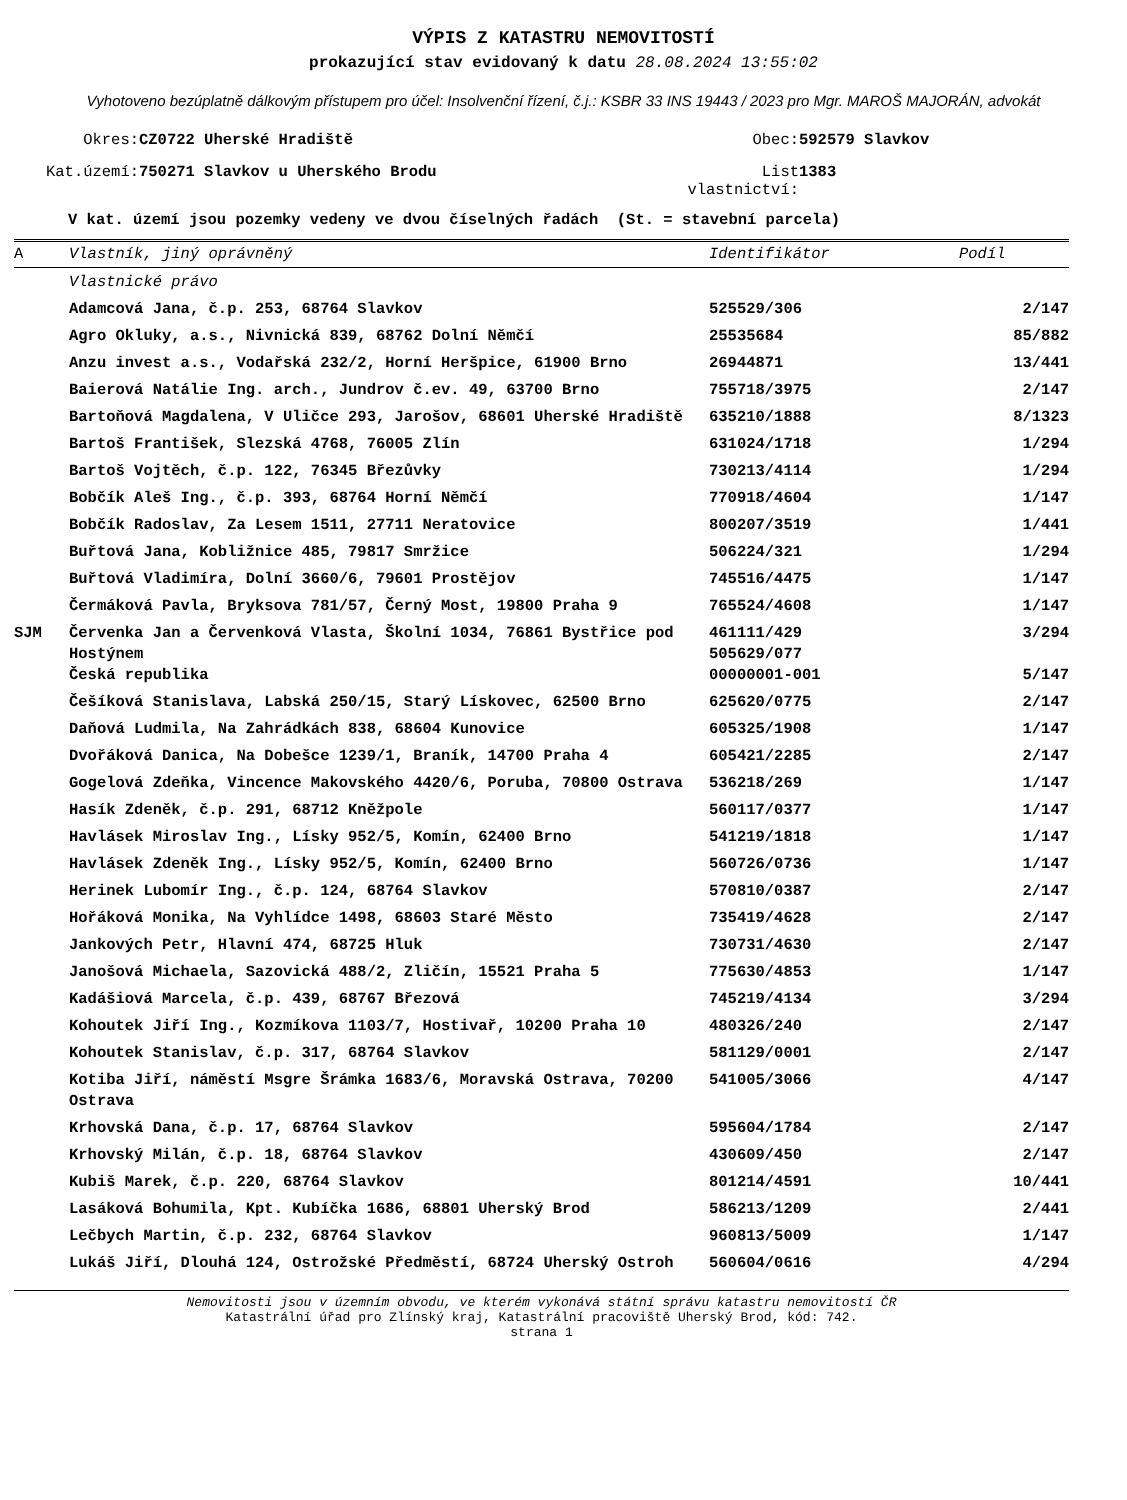VÝPIS Z KATASTRU NEMOVITOSTÍ
prokazující stav evidovaný k datu 28.08.2024 13:55:02
Vyhotoveno bezúplatně dálkovým přístupem pro účel: Insolvenční řízení, č.j.: KSBR 33 INS 19443 / 2023 pro Mgr. MAROŠ MAJORÁN, advokát
| Okres: | CZ0722 Uherské Hradiště | Obec: | 592579 Slavkov |
| Kat.území: | 750271 Slavkov u Uherského Brodu | List vlastnictví: | 1383 |
V kat. území jsou pozemky vedeny ve dvou číselných řadách (St. = stavební parcela)
| A | Vlastník, jiný oprávněný | Identifikátor | Podíl |
| --- | --- | --- | --- |
| | Vlastnické právo | | |
| | Adamcová Jana, č.p. 253, 68764 Slavkov | 525529/306 | 2/147 |
| | Agro Okluky, a.s., Nivnická 839, 68762 Dolní Němčí | 25535684 | 85/882 |
| | Anzu invest a.s., Vodařská 232/2, Horní Heršpice, 61900 Brno | 26944871 | 13/441 |
| | Baierová Natálie Ing. arch., Jundrov č.ev. 49, 63700 Brno | 755718/3975 | 2/147 |
| | Bartoňová Magdalena, V Uličce 293, Jarošov, 68601 Uherské Hradiště | 635210/1888 | 8/1323 |
| | Bartoš František, Slezská 4768, 76005 Zlín | 631024/1718 | 1/294 |
| | Bartoš Vojtěch, č.p. 122, 76345 Březůvky | 730213/4114 | 1/294 |
| | Bobčík Aleš Ing., č.p. 393, 68764 Horní Němčí | 770918/4604 | 1/147 |
| | Bobčík Radoslav, Za Lesem 1511, 27711 Neratovice | 800207/3519 | 1/441 |
| | Buřtová Jana, Kobližnice 485, 79817 Smržice | 506224/321 | 1/294 |
| | Buřtová Vladimíra, Dolní 3660/6, 79601 Prostějov | 745516/4475 | 1/147 |
| | Čermáková Pavla, Bryksova 781/57, Černý Most, 19800 Praha 9 | 765524/4608 | 1/147 |
| SJM | Červenka Jan a Červenková Vlasta, Školní 1034, 76861 Bystřice pod Hostýnem | 461111/429 505629/077 | 3/294 |
| | Česká republika | 00000001-001 | 5/147 |
| | Češíková Stanislava, Labská 250/15, Starý Lískovec, 62500 Brno | 625620/0775 | 2/147 |
| | Daňová Ludmila, Na Zahrádkách 838, 68604 Kunovice | 605325/1908 | 1/147 |
| | Dvořáková Danica, Na Dobešce 1239/1, Braník, 14700 Praha 4 | 605421/2285 | 2/147 |
| | Gogelová Zdeňka, Vincence Makovského 4420/6, Poruba, 70800 Ostrava | 536218/269 | 1/147 |
| | Hasík Zdeněk, č.p. 291, 68712 Kněžpole | 560117/0377 | 1/147 |
| | Havlásek Miroslav Ing., Lísky 952/5, Komín, 62400 Brno | 541219/1818 | 1/147 |
| | Havlásek Zdeněk Ing., Lísky 952/5, Komín, 62400 Brno | 560726/0736 | 1/147 |
| | Herinek Lubomír Ing., č.p. 124, 68764 Slavkov | 570810/0387 | 2/147 |
| | Hořáková Monika, Na Vyhlídce 1498, 68603 Staré Město | 735419/4628 | 2/147 |
| | Jankových Petr, Hlavní 474, 68725 Hluk | 730731/4630 | 2/147 |
| | Janošová Michaela, Sazovická 488/2, Zličín, 15521 Praha 5 | 775630/4853 | 1/147 |
| | Kadášiová Marcela, č.p. 439, 68767 Březová | 745219/4134 | 3/294 |
| | Kohoutek Jiří Ing., Kozmíkova 1103/7, Hostivař, 10200 Praha 10 | 480326/240 | 2/147 |
| | Kohoutek Stanislav, č.p. 317, 68764 Slavkov | 581129/0001 | 2/147 |
| | Kotiba Jiří, náměstí Msgre Šrámka 1683/6, Moravská Ostrava, 70200 Ostrava | 541005/3066 | 4/147 |
| | Krhovská Dana, č.p. 17, 68764 Slavkov | 595604/1784 | 2/147 |
| | Krhovský Milán, č.p. 18, 68764 Slavkov | 430609/450 | 2/147 |
| | Kubiš Marek, č.p. 220, 68764 Slavkov | 801214/4591 | 10/441 |
| | Lasáková Bohumila, Kpt. Kubíčka 1686, 68801 Uherský Brod | 586213/1209 | 2/441 |
| | Lečbych Martin, č.p. 232, 68764 Slavkov | 960813/5009 | 1/147 |
| | Lukáš Jiří, Dlouhá 124, Ostrožské Předměstí, 68724 Uherský Ostroh | 560604/0616 | 4/294 |
Nemovitosti jsou v územním obvodu, ve kterém vykonává státní správu katastru nemovitostí ČR
Katastrální úřad pro Zlínský kraj, Katastrální pracoviště Uherský Brod, kód: 742.
strana 1